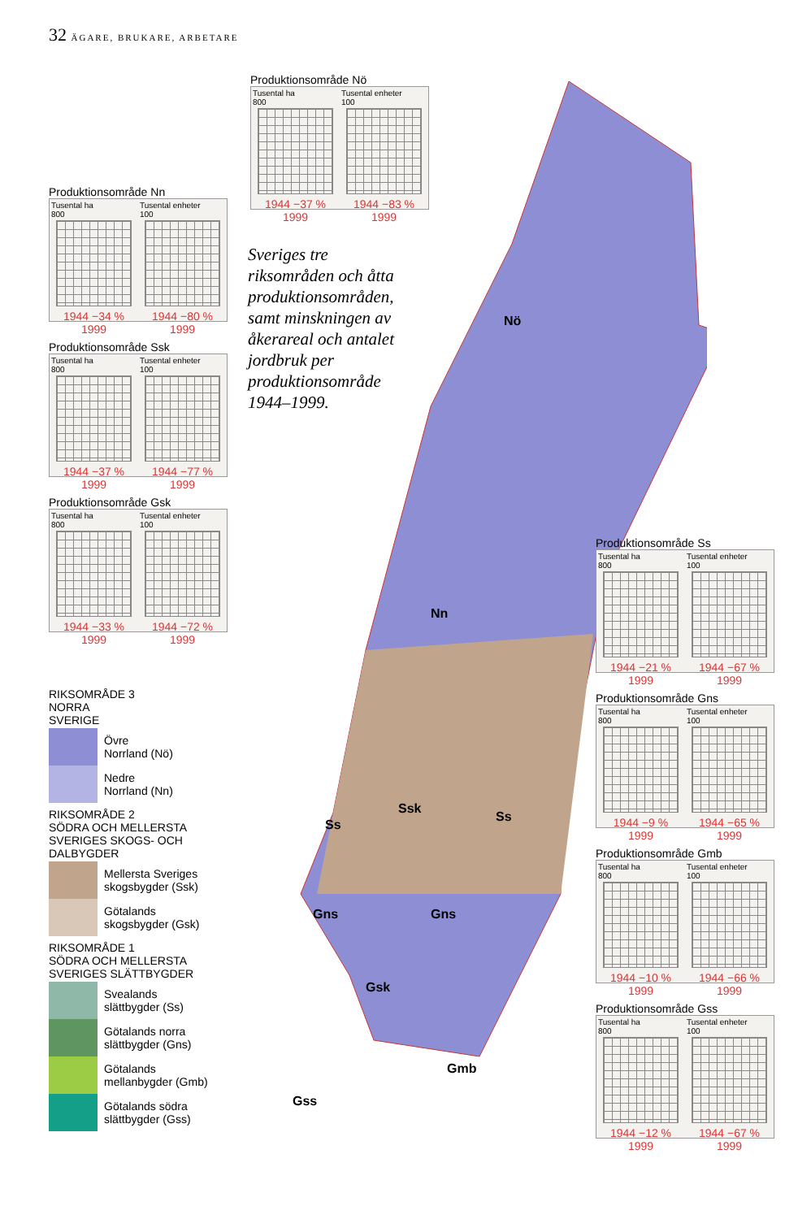32 ÄGARE, BRUKARE, ARBETARE
Nö
Nn
Ssk
Ss
Ss
Gns
Gns
Gsk
Gmb
Gss
Produktionsområde Nö
Tusental ha
800
1944 −37 % 1999
Tusental enheter
100
1944 −83 % 1999
Sveriges tre riksområden och åtta produktionsområden, samt minskningen av åkerareal och antalet jordbruk per produktionsområde 1944–1999.
Produktionsområde Nn
Tusental ha
800
1944 −34 % 1999
Tusental enheter
100
1944 −80 % 1999
Produktionsområde Ssk
Tusental ha
800
1944 −37 % 1999
Tusental enheter
100
1944 −77 % 1999
Produktionsområde Gsk
Tusental ha
800
1944 −33 % 1999
Tusental enheter
100
1944 −72 % 1999
RIKSOMRÅDE 3
NORRA
SVERIGE
Övre
Norrland (Nö)
Nedre
Norrland (Nn)
RIKSOMRÅDE 2
SÖDRA OCH MELLERSTA SVERIGES SKOGS- OCH DALBYGDER
Mellersta Sveriges
skogsbygder (Ssk)
Götalands
skogsbygder (Gsk)
RIKSOMRÅDE 1
SÖDRA OCH MELLERSTA SVERIGES SLÄTTBYGDER
Svealands
slättbygder (Ss)
Götalands norra
slättbygder (Gns)
Götalands
mellanbygder (Gmb)
Götalands södra
slättbygder (Gss)
Produktionsområde Ss
Tusental ha
800
1944 −21 % 1999
Tusental enheter
100
1944 −67 % 1999
Produktionsområde Gns
Tusental ha
800
1944 −9 % 1999
Tusental enheter
100
1944 −65 % 1999
Produktionsområde Gmb
Tusental ha
800
1944 −10 % 1999
Tusental enheter
100
1944 −66 % 1999
Produktionsområde Gss
Tusental ha
800
1944 −12 % 1999
Tusental enheter
100
1944 −67 % 1999